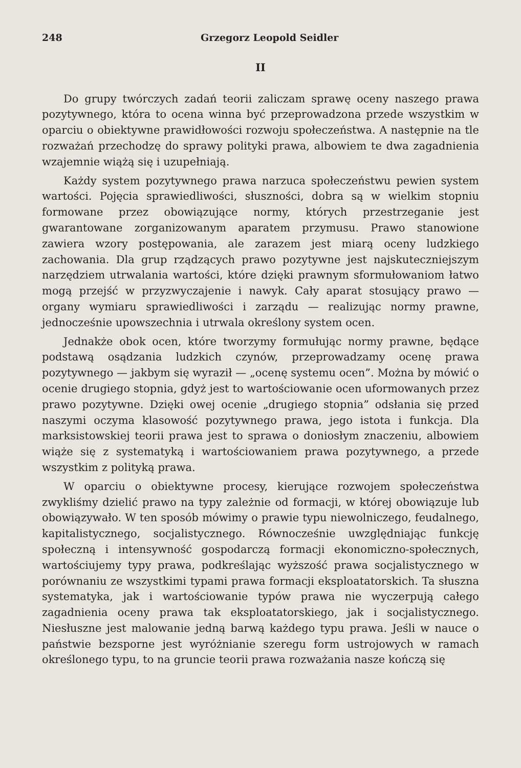248 Grzegorz Leopold Seidler
II
Do grupy twórczych zadań teorii zaliczam sprawę oceny naszego prawa pozytywnego, która to ocena winna być przeprowadzona przede wszystkim w oparciu o obiektywne prawidłowości rozwoju społeczeństwa. A następnie na tle rozważań przechodzę do sprawy polityki prawa, albowiem te dwa zagadnienia wzajemnie wiążą się i uzupełniają.
Każdy system pozytywnego prawa narzuca społeczeństwu pewien system wartości. Pojęcia sprawiedliwości, słuszności, dobra są w wielkim stopniu formowane przez obowiązujące normy, których przestrzeganie jest gwarantowane zorganizowanym aparatem przymusu. Prawo stanowione zawiera wzory postępowania, ale zarazem jest miarą oceny ludzkiego zachowania. Dla grup rządzących prawo pozytywne jest najskuteczniejszym narzędziem utrwalania wartości, które dzięki prawnym sformułowaniom łatwo mogą przejść w przyzwyczajenie i nawyk. Cały aparat stosujący prawo — organy wymiaru sprawiedliwości i zarządu — realizując normy prawne, jednocześnie upowszechnia i utrwala określony system ocen.
Jednakże obok ocen, które tworzymy formułując normy prawne, będące podstawą osądzania ludzkich czynów, przeprowadzamy ocenę prawa pozytywnego — jakbym się wyraził — „ocenę systemu ocen”. Można by mówić o ocenie drugiego stopnia, gdyż jest to wartościowanie ocen uformowanych przez prawo pozytywne. Dzięki owej ocenie „drugiego stopnia” odsłania się przed naszymi oczyma klasowość pozytywnego prawa, jego istota i funkcja. Dla marksistowskiej teorii prawa jest to sprawa o doniosłym znaczeniu, albowiem wiąże się z systematyką i wartościowaniem prawa pozytywnego, a przede wszystkim z polityką prawa.
W oparciu o obiektywne procesy, kierujące rozwojem społeczeństwa zwykliśmy dzielić prawo na typy zależnie od formacji, w której obowiązuje lub obowiązywało. W ten sposób mówimy o prawie typu niewolniczego, feudalnego, kapitalistycznego, socjalistycznego. Równocześnie uwzględniając funkcję społeczną i intensywność gospodarczą formacji ekonomiczno-społecznych, wartościujemy typy prawa, podkreślając wyższość prawa socjalistycznego w porównaniu ze wszystkimi typami prawa formacji eksploatatorskich. Ta słuszna systematyka, jak i wartościowanie typów prawa nie wyczerpują całego zagadnienia oceny prawa tak eksploatatorskiego, jak i socjalistycznego. Niesłuszne jest malowanie jedną barwą każdego typu prawa. Jeśli w nauce o państwie bezsporne jest wyróżnianie szeregu form ustrojowych w ramach określonego typu, to na gruncie teorii prawa rozważania nasze kończą się